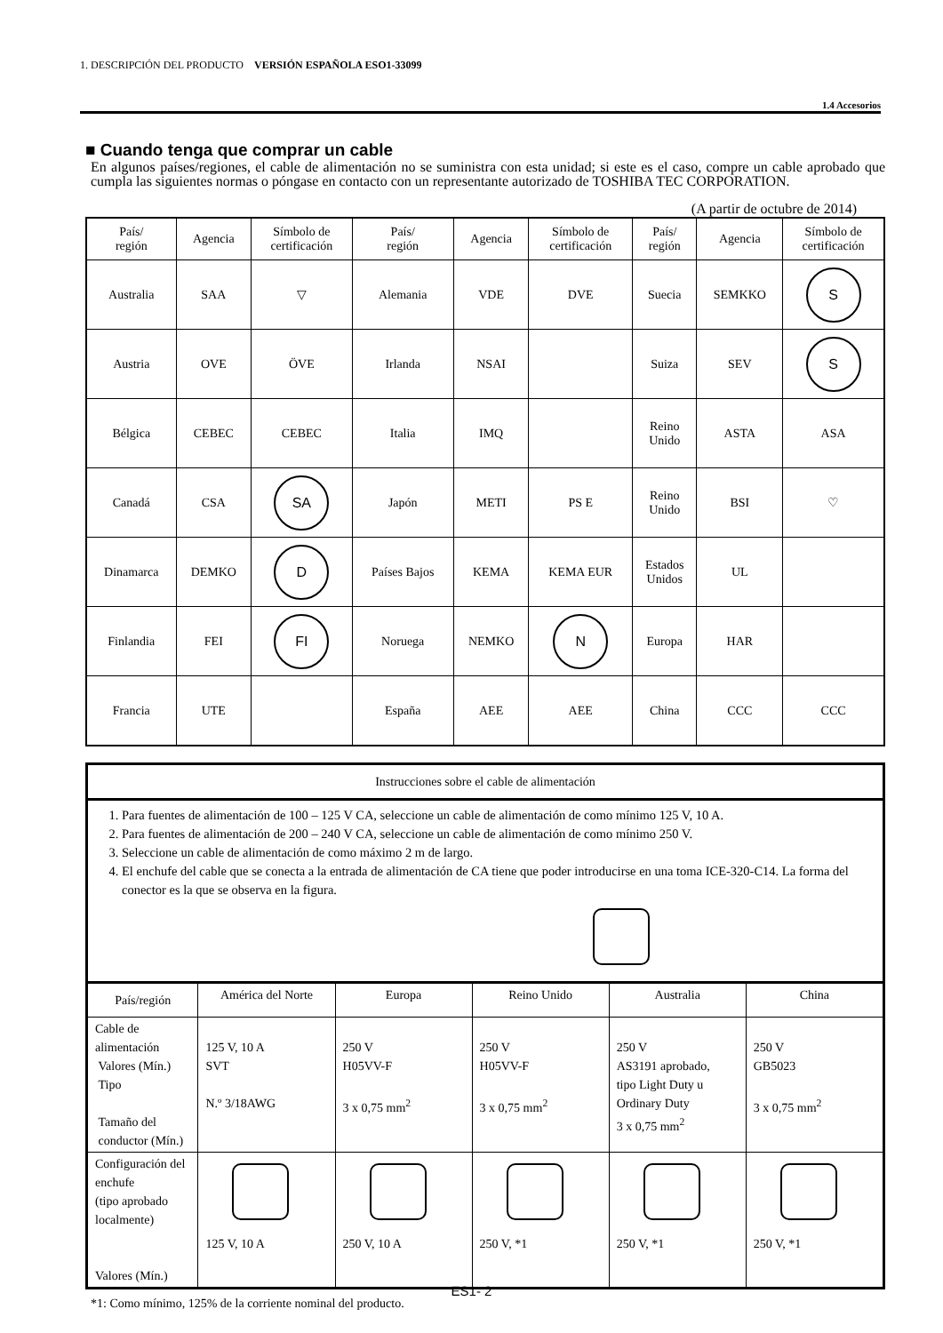1. DESCRIPCIÓN DEL PRODUCTO VERSIÓN ESPAÑOLA ESO1-33099
1.4 Accesorios
■ Cuando tenga que comprar un cable
En algunos países/regiones, el cable de alimentación no se suministra con esta unidad; si este es el caso, compre un cable aprobado que cumpla las siguientes normas o póngase en contacto con un representante autorizado de TOSHIBA TEC CORPORATION.
(A partir de octubre de 2014)
| País/ región | Agencia | Símbolo de certificación | País/ región | Agencia | Símbolo de certificación | País/ región | Agencia | Símbolo de certificación |
| Australia | SAA | ▽ | Alemania | VDE | DVE | Suecia | SEMKKO | S |
| Austria | OVE | ÖVE | Irlanda | NSAI | | Suiza | SEV | S |
| Bélgica | CEBEC | CEBEC | Italia | IMQ | | Reino Unido | ASTA | ASA |
| Canadá | CSA | SA | Japón | METI | PS E | Reino Unido | BSI | ♡ |
| Dinamarca | DEMKO | D | Países Bajos | KEMA | KEMA EUR | Estados Unidos | UL | |
| Finlandia | FEI | FI | Noruega | NEMKO | N | Europa | HAR | |
| Francia | UTE | | España | AEE | AEE | China | CCC | CCC |
| Instrucciones sobre el cable de alimentación | | | | | |
| 1. Para fuentes de alimentación de 100 – 125 V CA, seleccione un cable de alimentación de como mínimo 125 V, 10 A. 2. Para fuentes de alimentación de 200 – 240 V CA, seleccione un cable de alimentación de como mínimo 250 V. 3. Seleccione un cable de alimentación de como máximo 2 m de largo. 4. El enchufe del cable que se conecta a la entrada de alimentación de CA tiene que poder introducirse en una toma ICE-320-C14. La forma del conector es la que se observa en la figura. | | | | | |
| País/región | América del Norte | Europa | Reino Unido | Australia | China |
| Cable de alimentación Valores (Mín.) Tipo Tamaño del conductor (Mín.) | 125 V, 10 A SVT N.º 3/18AWG | 250 V H05VV-F 3 x 0,75 mm<sup>2</sup> | 250 V H05VV-F 3 x 0,75 mm<sup>2</sup> | 250 V AS3191 aprobado, tipo Light Duty u Ordinary Duty 3 x 0,75 mm<sup>2</sup> | 250 V GB5023 3 x 0,75 mm<sup>2</sup> |
| Configuración del enchufe (tipo aprobado localmente) Valores (Mín.) | 125 V, 10 A | 250 V, 10 A | 250 V, *1 | 250 V, *1 | 250 V, *1 |
*1: Como mínimo, 125% de la corriente nominal del producto.
ES1- 2